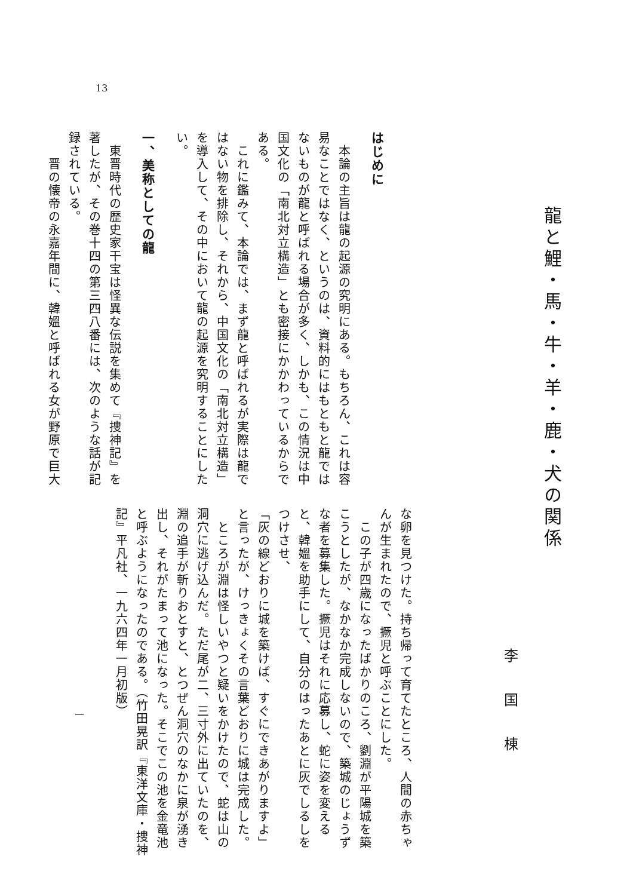13
龍と鯉・馬・牛・羊・鹿・犬の関係
李国棟
はじめに
　本論の主旨は龍の起源の究明にある。もちろん、これは容易なことではなく、というのは、資料的にはもともと龍ではないものが龍と呼ばれる場合が多く、しかも、この情況は中国文化の「南北対立構造」とも密接にかかわっているからである。
　これに鑑みて、本論では、まず龍と呼ばれるが実際は龍ではない物を排除し、それから、中国文化の「南北対立構造」を導入して、その中において龍の起源を究明することにしたい。
一、美称としての龍
　東晋時代の歴史家干宝は怪異な伝説を集めて『捜神記』を著したが、その巻十四の第三四八番には、次のような話が記録されている。
　　晋の懐帝の永嘉年間に、韓媼と呼ばれる女が野原で巨大
な卵を見つけた。持ち帰って育てたところ、人間の赤ちゃんが生まれたので、撅児と呼ぶことにした。
　この子が四歳になったばかりのころ、劉淵が平陽城を築こうとしたが、なかなか完成しないので、築城のじょうずな者を募集した。撅児はそれに応募し、蛇に姿を変えると、韓媼を助手にして、自分のはったあとに灰でしるしをつけさせ、
「灰の線どおりに城を築けば、すぐにできあがりますよ」
と言ったが、けっきょくその言葉どおりに城は完成した。
　ところが淵は怪しいやつと疑いをかけたので、蛇は山の洞穴に逃げ込んだ。ただ尾が二、三寸外に出ていたのを、淵の追手が斬りおとすと、とつぜん洞穴のなかに泉が湧き出し、それがたまって池になった。そこでこの池を金竜池と呼ぶようになったのである。（竹田晃訳『東洋文庫・捜神記』平凡社、一九六四年一月初版）
一